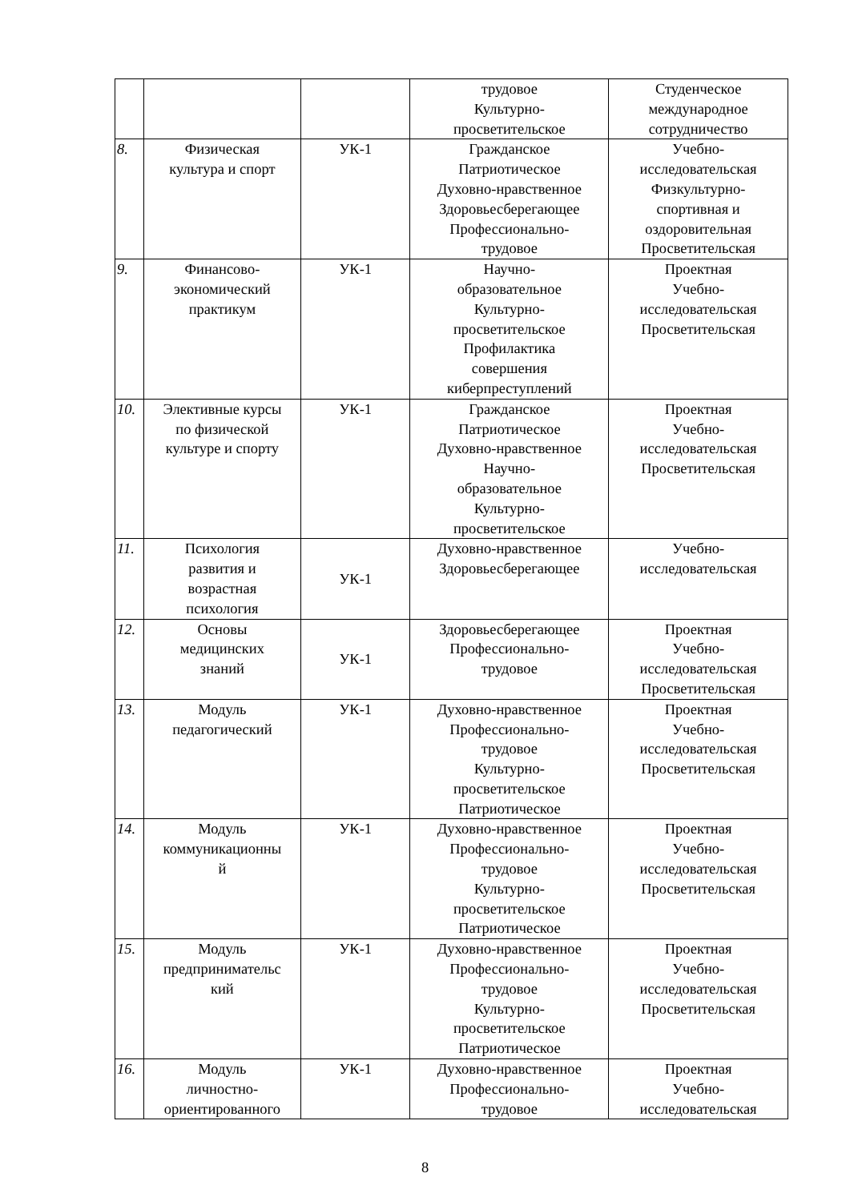| | | | трудовое Культурно- просветительское | Студенческое международное сотрудничество |
| 8. | Физическая культура и спорт | УК-1 | Гражданское Патриотическое Духовно-нравственное Здоровьесберегающее Профессионально- трудовое | Учебно- исследовательская Физкультурно- спортивная и оздоровительная Просветительская |
| 9. | Финансово- экономический практикум | УК-1 | Научно- образовательное Культурно- просветительское Профилактика совершения киберпреступлений | Проектная Учебно- исследовательская Просветительская |
| 10. | Элективные курсы по физической культуре и спорту | УК-1 | Гражданское Патриотическое Духовно-нравственное Научно- образовательное Культурно- просветительское | Проектная Учебно- исследовательская Просветительская |
| 11. | Психология развития и возрастная психология | УК-1 | Духовно-нравственное Здоровьесберегающее | Учебно- исследовательская |
| 12. | Основы медицинских знаний | УК-1 | Здоровьесберегающее Профессионально- трудовое | Проектная Учебно- исследовательская Просветительская |
| 13. | Модуль педагогический | УК-1 | Духовно-нравственное Профессионально- трудовое Культурно- просветительское Патриотическое | Проектная Учебно- исследовательская Просветительская |
| 14. | Модуль коммуникационны й | УК-1 | Духовно-нравственное Профессионально- трудовое Культурно- просветительское Патриотическое | Проектная Учебно- исследовательская Просветительская |
| 15. | Модуль предпринимательс кий | УК-1 | Духовно-нравственное Профессионально- трудовое Культурно- просветительское Патриотическое | Проектная Учебно- исследовательская Просветительская |
| 16. | Модуль личностно- ориентированного | УК-1 | Духовно-нравственное Профессионально- трудовое | Проектная Учебно- исследовательская |
8